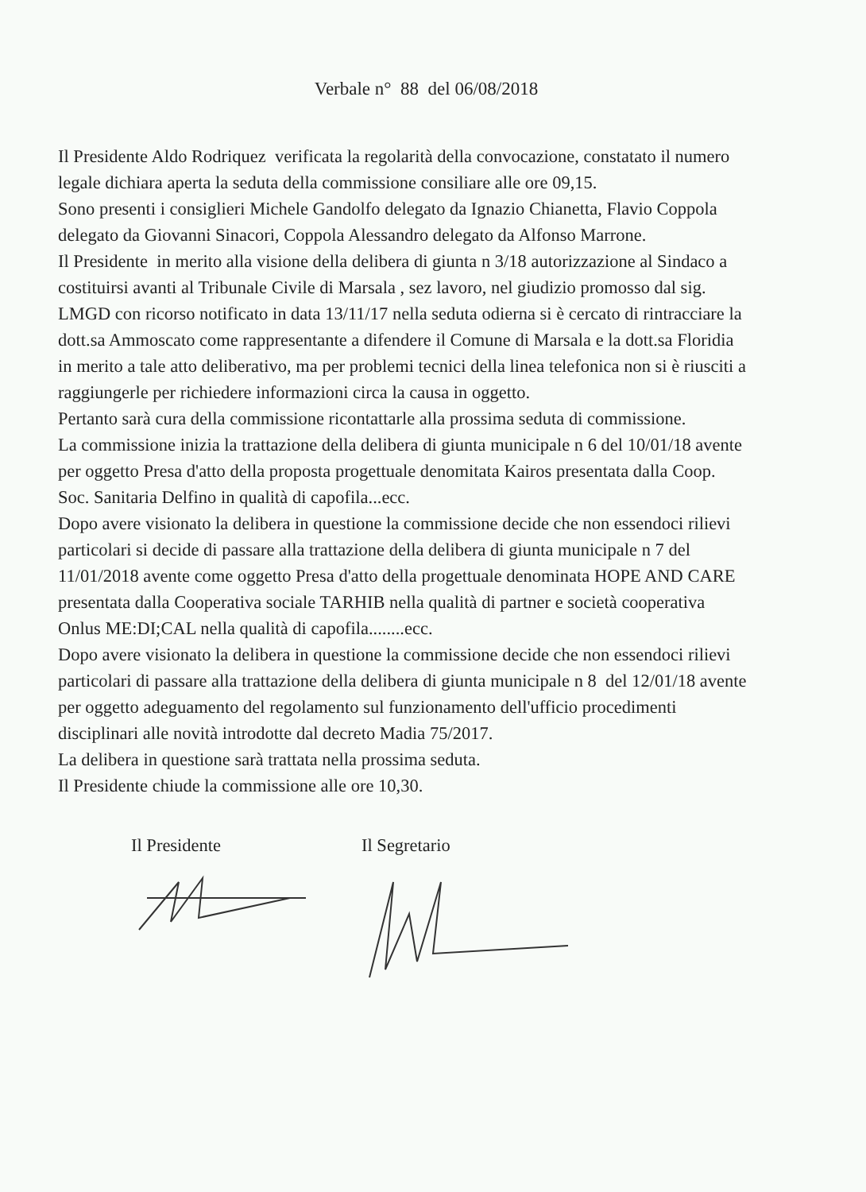Verbale n° 88 del 06/08/2018
Il Presidente Aldo Rodriquez verificata la regolarità della convocazione, constatato il numero legale dichiara aperta la seduta della commissione consiliare alle ore 09,15.
Sono presenti i consiglieri Michele Gandolfo delegato da Ignazio Chianetta, Flavio Coppola delegato da Giovanni Sinacori, Coppola Alessandro delegato da Alfonso Marrone.
Il Presidente in merito alla visione della delibera di giunta n 3/18 autorizzazione al Sindaco a costituirsi avanti al Tribunale Civile di Marsala , sez lavoro, nel giudizio promosso dal sig. LMGD con ricorso notificato in data 13/11/17 nella seduta odierna si è cercato di rintracciare la dott.sa Ammoscato come rappresentante a difendere il Comune di Marsala e la dott.sa Floridia in merito a tale atto deliberativo, ma per problemi tecnici della linea telefonica non si è riusciti a raggiungerle per richiedere informazioni circa la causa in oggetto.
Pertanto sarà cura della commissione ricontattarle alla prossima seduta di commissione.
La commissione inizia la trattazione della delibera di giunta municipale n 6 del 10/01/18 avente per oggetto Presa d'atto della proposta progettuale denomitata Kairos presentata dalla Coop. Soc. Sanitaria Delfino in qualità di capofila...ecc.
Dopo avere visionato la delibera in questione la commissione decide che non essendoci rilievi particolari si decide di passare alla trattazione della delibera di giunta municipale n 7 del 11/01/2018 avente come oggetto Presa d'atto della progettuale denominata HOPE AND CARE presentata dalla Cooperativa sociale TARHIB nella qualità di partner e società cooperativa Onlus ME:DI;CAL nella qualità di capofila........ecc.
Dopo avere visionato la delibera in questione la commissione decide che non essendoci rilievi particolari di passare alla trattazione della delibera di giunta municipale n 8 del 12/01/18 avente per oggetto adeguamento del regolamento sul funzionamento dell'ufficio procedimenti disciplinari alle novità introdotte dal decreto Madia 75/2017.
La delibera in questione sarà trattata nella prossima seduta.
Il Presidente chiude la commissione alle ore 10,30.
Il Presidente Il Segretario